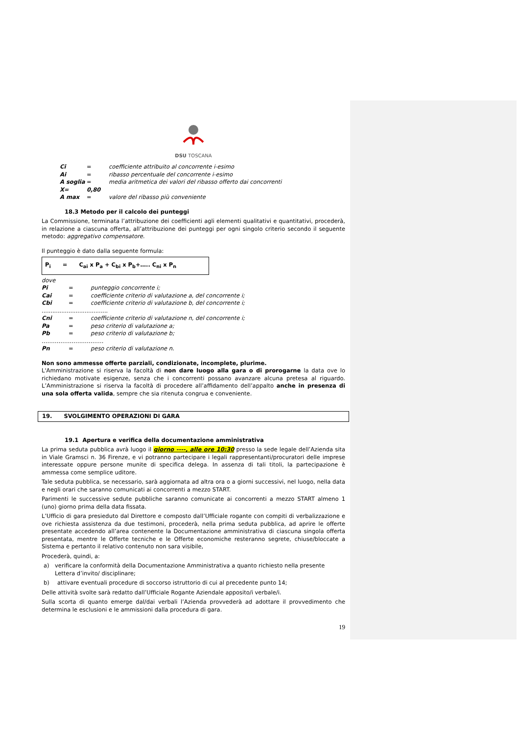DSU TOSCANA
Ci = coefficiente attribuito al concorrente i-esimo
Ai = ribasso percentuale del concorrente i-esimo
A soglia = media aritmetica dei valori del ribasso offerto dai concorrenti
X= 0,80
A max = valore del ribasso più conveniente
18.3 Metodo per il calcolo dei punteggi
La Commissione, terminata l’attribuzione dei coefficienti agli elementi qualitativi e quantitativi, procederà, in relazione a ciascuna offerta, all’attribuzione dei punteggi per ogni singolo criterio secondo il seguente metodo: aggregativo compensatore.
Il punteggio è dato dalla seguente formula:
P<sub>i</sub> = C<sub>ai</sub> x P<sub>a</sub> + C<sub>bi</sub> x P<sub>b</sub>+….. C<sub>ni</sub> x P<sub>n</sub>
dove
Pi = punteggio concorrente i;
Cai = coefficiente criterio di valutazione a, del concorrente i;
Cbi = coefficiente criterio di valutazione b, del concorrente i;
.....................................
Cni = coefficiente criterio di valutazione n, del concorrente i;
Pa = peso criterio di valutazione a;
Pb = peso criterio di valutazione b;
……………………………
Pn = peso criterio di valutazione n.
Non sono ammesse offerte parziali, condizionate, incomplete, plurime.
L'Amministrazione si riserva la facoltà di non dare luogo alla gara o di prorogarne la data ove lo richiedano motivate esigenze, senza che i concorrenti possano avanzare alcuna pretesa al riguardo. L’Amministrazione si riserva la facoltà di procedere all’affidamento dell’appalto anche in presenza di una sola offerta valida, sempre che sia ritenuta congrua e conveniente.
19. SVOLGIMENTO OPERAZIONI DI GARA
19.1 Apertura e verifica della documentazione amministrativa
La prima seduta pubblica avrà luogo il giorno ----, alle ore 10:30 presso la sede legale dell’Azienda sita in Viale Gramsci n. 36 Firenze, e vi potranno partecipare i legali rappresentanti/procuratori delle imprese interessate oppure persone munite di specifica delega. In assenza di tali titoli, la partecipazione è ammessa come semplice uditore.
Tale seduta pubblica, se necessario, sarà aggiornata ad altra ora o a giorni successivi, nel luogo, nella data e negli orari che saranno comunicati ai concorrenti a mezzo START.
Parimenti le successive sedute pubbliche saranno comunicate ai concorrenti a mezzo START almeno 1 (uno) giorno prima della data fissata.
L’Ufficio di gara presieduto dal Direttore e composto dall’Ufficiale rogante con compiti di verbalizzazione e ove richiesta assistenza da due testimoni, procederà, nella prima seduta pubblica, ad aprire le offerte presentate accedendo all’area contenente la Documentazione amministrativa di ciascuna singola offerta presentata, mentre le Offerte tecniche e le Offerte economiche resteranno segrete, chiuse/bloccate a Sistema e pertanto il relativo contenuto non sara visibile,
Procederà, quindi, a:
a) verificare la conformità della Documentazione Amministrativa a quanto richiesto nella presente Lettera d’invito/ disciplinare;
b) attivare eventuali procedure di soccorso istruttorio di cui al precedente punto 14;
Delle attività svolte sarà redatto dall’Ufficiale Rogante Aziendale apposito/i verbale/i.
Sulla scorta di quanto emerge dal/dai verbali l’Azienda provvederà ad adottare il provvedimento che determina le esclusioni e le ammissioni dalla procedura di gara.
19